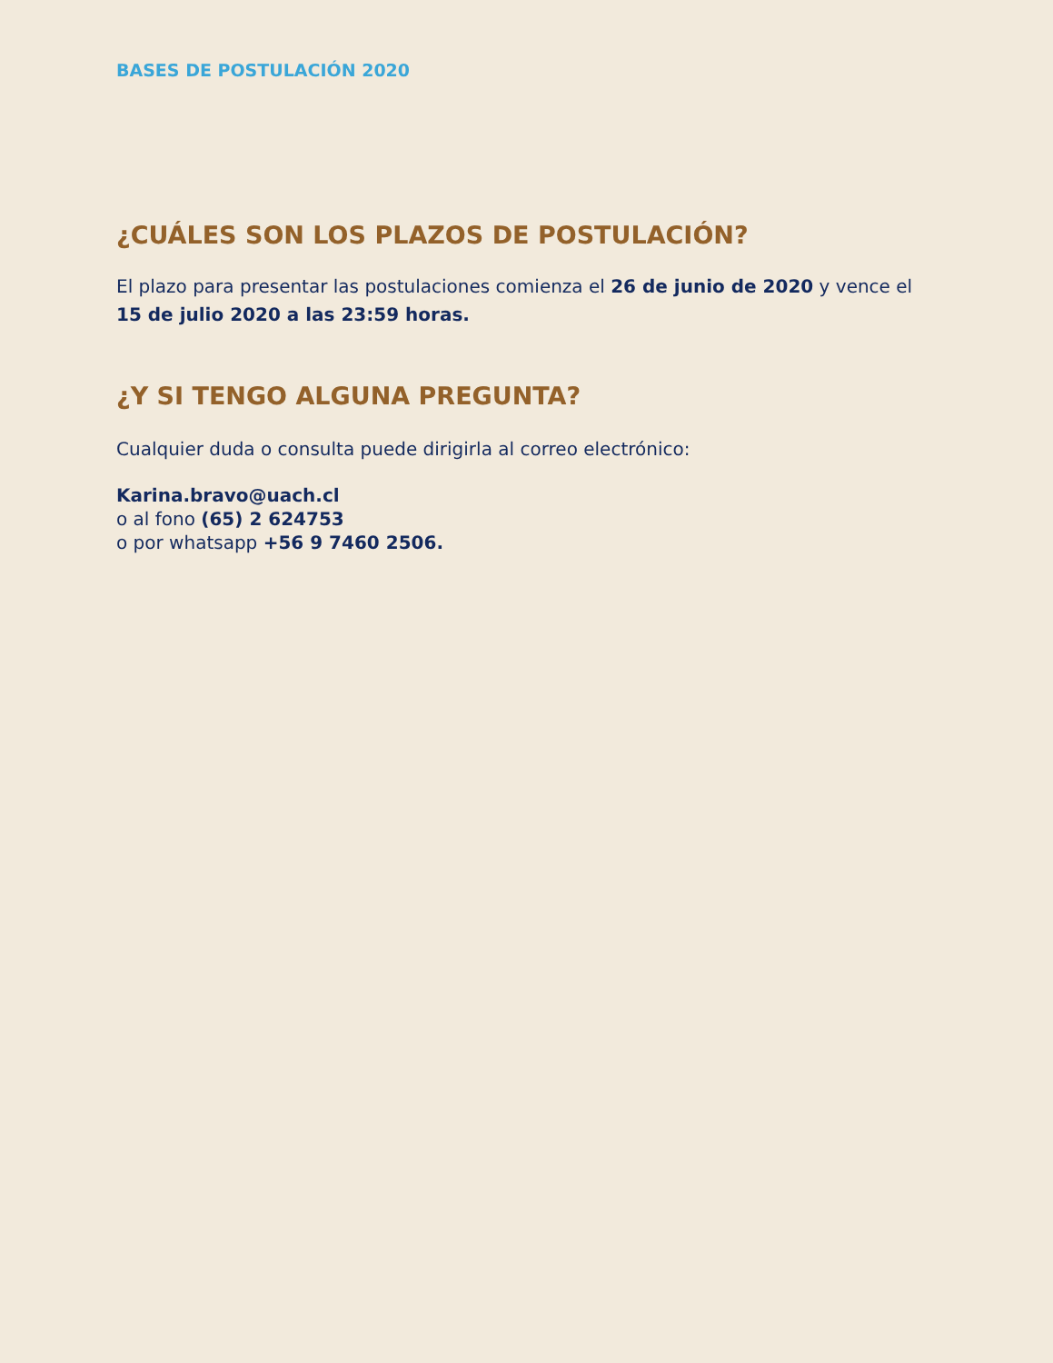BASES DE POSTULACIÓN 2020
¿CUÁLES SON LOS PLAZOS DE POSTULACIÓN?
El plazo para presentar las postulaciones comienza el 26 de junio de 2020 y vence el 15 de julio 2020 a las 23:59 horas.
¿Y SI TENGO ALGUNA PREGUNTA?
Cualquier duda o consulta puede dirigirla al correo electrónico:
Karina.bravo@uach.cl
o al fono (65) 2 624753
o por whatsapp +56 9 7460 2506.